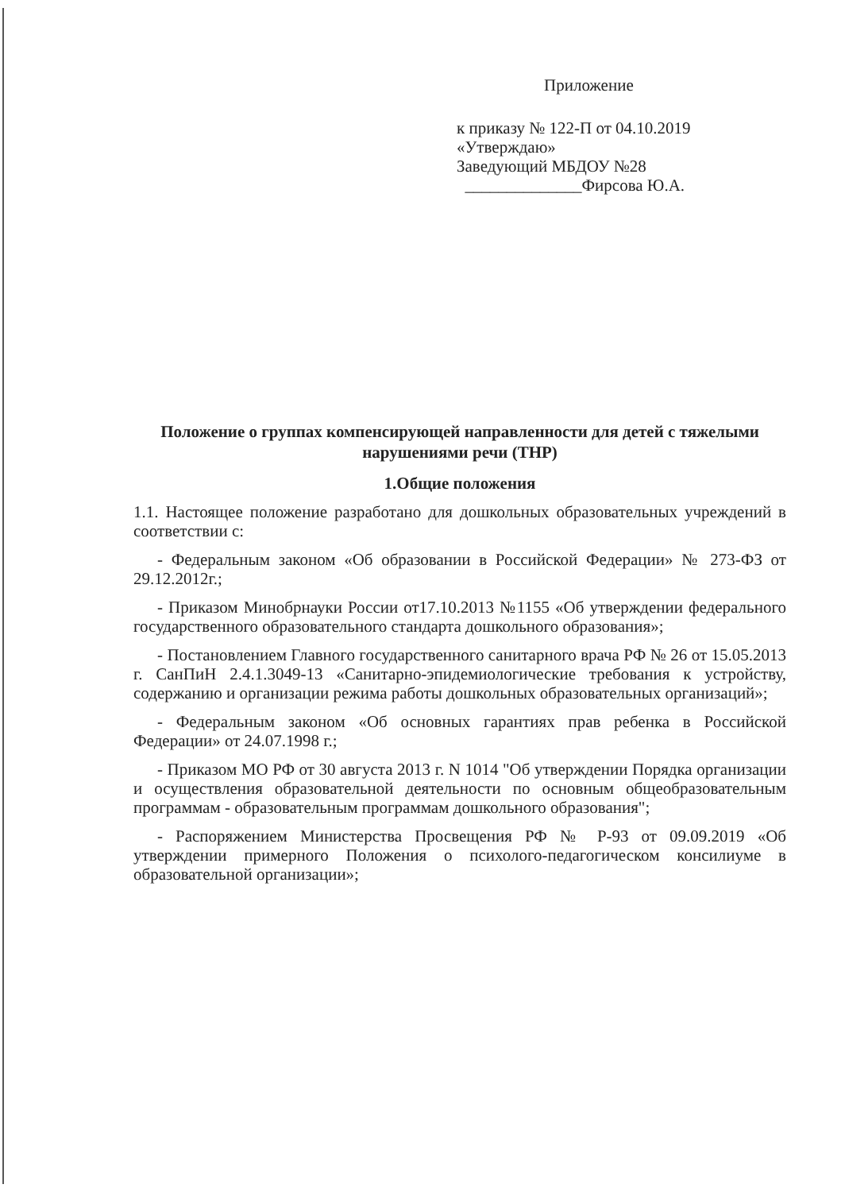Приложение
к приказу № 122-П от 04.10.2019
«Утверждаю»
Заведующий МБДОУ №28
______________Фирсова Ю.А.
Положение о группах компенсирующей направленности для детей с тяжелыми нарушениями речи (ТНР)
1.Общие положения
1.1. Настоящее положение разработано для дошкольных образовательных учреждений в соответствии с:
- Федеральным законом «Об образовании в Российской Федерации» № 273-ФЗ от 29.12.2012г.;
- Приказом Минобрнауки России от17.10.2013 №1155 «Об утверждении федерального государственного образовательного стандарта дошкольного образования»;
- Постановлением Главного государственного санитарного врача РФ № 26 от 15.05.2013 г. СанПиН 2.4.1.3049-13 «Санитарно-эпидемиологические требования к устройству, содержанию и организации режима работы дошкольных образовательных организаций»;
- Федеральным законом «Об основных гарантиях прав ребенка в Российской Федерации» от 24.07.1998 г.;
- Приказом МО РФ от 30 августа 2013 г. N 1014 "Об утверждении Порядка организации и осуществления образовательной деятельности по основным общеобразовательным программам - образовательным программам дошкольного образования";
- Распоряжением Министерства Просвещения РФ № Р-93 от 09.09.2019 «Об утверждении примерного Положения о психолого-педагогическом консилиуме в образовательной организации»;